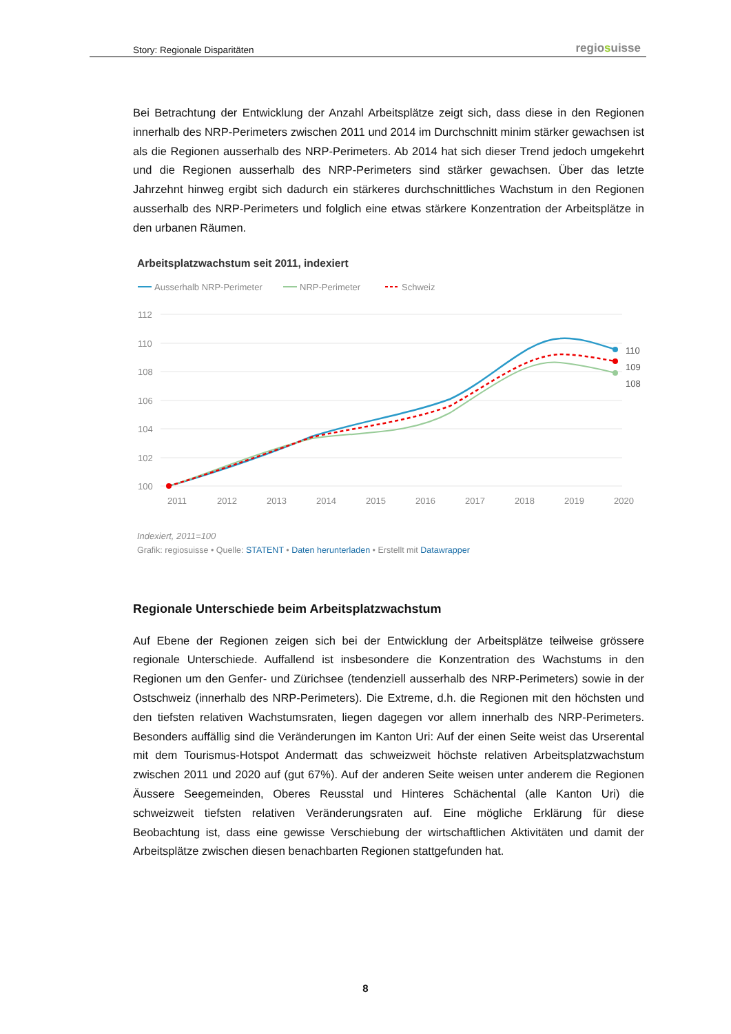Story: Regionale Disparitäten regiosuisse
Bei Betrachtung der Entwicklung der Anzahl Arbeitsplätze zeigt sich, dass diese in den Regionen innerhalb des NRP-Perimeters zwischen 2011 und 2014 im Durchschnitt minim stärker gewachsen ist als die Regionen ausserhalb des NRP-Perimeters. Ab 2014 hat sich dieser Trend jedoch umgekehrt und die Regionen ausserhalb des NRP-Perimeters sind stärker gewachsen. Über das letzte Jahrzehnt hinweg ergibt sich dadurch ein stärkeres durchschnittliches Wachstum in den Regionen ausserhalb des NRP-Perimeters und folglich eine etwas stärkere Konzentration der Arbeitsplätze in den urbanen Räumen.
Arbeitsplatzwachstum seit 2011, indexiert
Ausserhalb NRP-Perimeter
NRP-Perimeter
Schweiz
112
110
108
106
104
102
100
2011
2012
2013
2014
2015
2016
2017
2018
2019
2020
110
109
108
Indexiert, 2011=100
Grafik: regiosuisse • Quelle: STATENT • Daten herunterladen • Erstellt mit Datawrapper
Regionale Unterschiede beim Arbeitsplatzwachstum
Auf Ebene der Regionen zeigen sich bei der Entwicklung der Arbeitsplätze teilweise grössere regionale Unterschiede. Auffallend ist insbesondere die Konzentration des Wachstums in den Regionen um den Genfer- und Zürichsee (tendenziell ausserhalb des NRP-Perimeters) sowie in der Ostschweiz (innerhalb des NRP-Perimeters). Die Extreme, d.h. die Regionen mit den höchsten und den tiefsten relativen Wachstumsraten, liegen dagegen vor allem innerhalb des NRP-Perimeters. Besonders auffällig sind die Veränderungen im Kanton Uri: Auf der einen Seite weist das Urserental mit dem Tourismus-Hotspot Andermatt das schweizweit höchste relativen Arbeitsplatzwachstum zwischen 2011 und 2020 auf (gut 67%). Auf der anderen Seite weisen unter anderem die Regionen Äussere Seegemeinden, Oberes Reusstal und Hinteres Schächental (alle Kanton Uri) die schweizweit tiefsten relativen Veränderungsraten auf. Eine mögliche Erklärung für diese Beobachtung ist, dass eine gewisse Verschiebung der wirtschaftlichen Aktivitäten und damit der Arbeitsplätze zwischen diesen benachbarten Regionen stattgefunden hat.
8